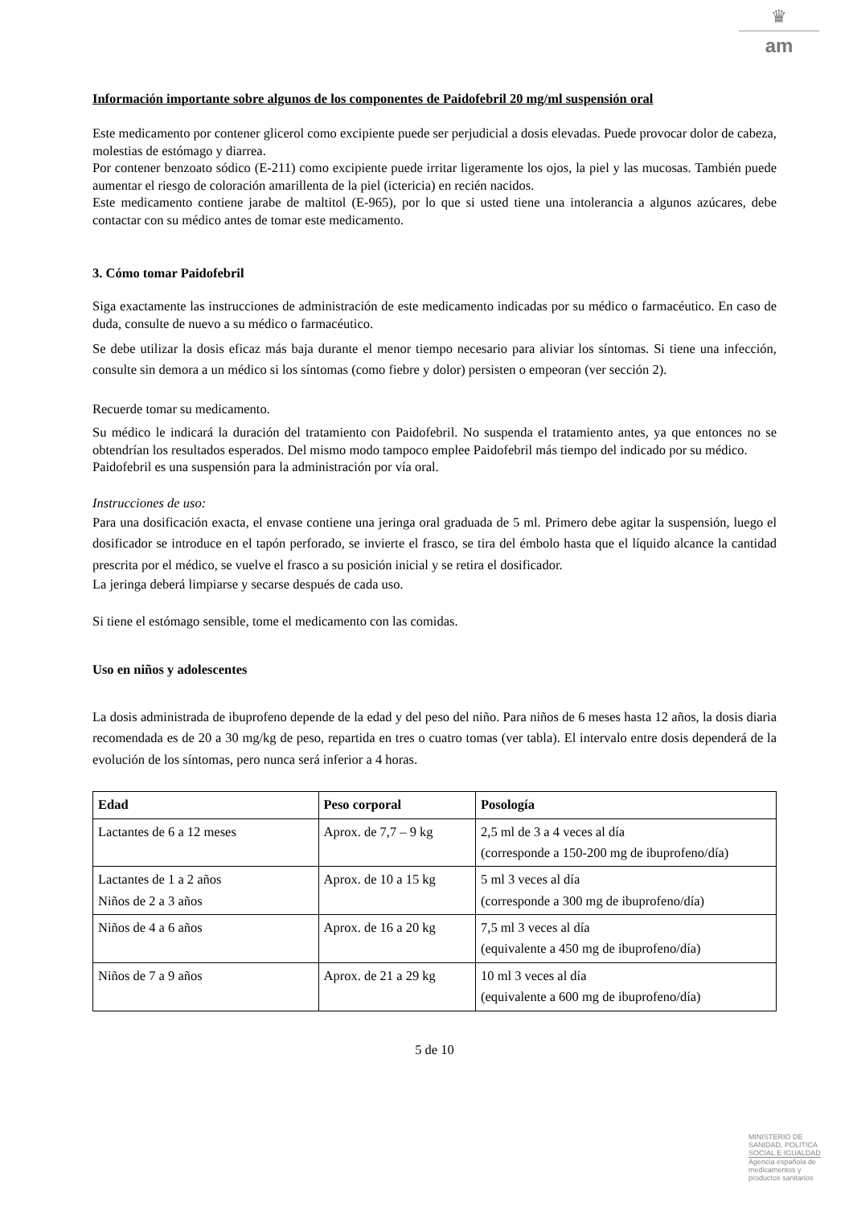♛
am
Información importante sobre algunos de los componentes de Paidofebril 20 mg/ml suspensión oral
Este medicamento por contener glicerol como excipiente puede ser perjudicial a dosis elevadas. Puede provocar dolor de cabeza, molestias de estómago y diarrea.
Por contener benzoato sódico (E-211) como excipiente puede irritar ligeramente los ojos, la piel y las mucosas. También puede aumentar el riesgo de coloración amarillenta de la piel (ictericia) en recién nacidos.
Este medicamento contiene jarabe de maltitol (E-965), por lo que si usted tiene una intolerancia a algunos azúcares, debe contactar con su médico antes de tomar este medicamento.
3. Cómo tomar Paidofebril
Siga exactamente las instrucciones de administración de este medicamento indicadas por su médico o farmacéutico. En caso de duda, consulte de nuevo a su médico o farmacéutico.
Se debe utilizar la dosis eficaz más baja durante el menor tiempo necesario para aliviar los síntomas. Si tiene una infección, consulte sin demora a un médico si los síntomas (como fiebre y dolor) persisten o empeoran (ver sección 2).
Recuerde tomar su medicamento.
Su médico le indicará la duración del tratamiento con Paidofebril. No suspenda el tratamiento antes, ya que entonces no se obtendrían los resultados esperados. Del mismo modo tampoco emplee Paidofebril más tiempo del indicado por su médico.
Paidofebril es una suspensión para la administración por vía oral.
Instrucciones de uso:
Para una dosificación exacta, el envase contiene una jeringa oral graduada de 5 ml. Primero debe agitar la suspensión, luego el dosificador se introduce en el tapón perforado, se invierte el frasco, se tira del émbolo hasta que el líquido alcance la cantidad prescrita por el médico, se vuelve el frasco a su posición inicial y se retira el dosificador.
La jeringa deberá limpiarse y secarse después de cada uso.
Si tiene el estómago sensible, tome el medicamento con las comidas.
Uso en niños y adolescentes
La dosis administrada de ibuprofeno depende de la edad y del peso del niño. Para niños de 6 meses hasta 12 años, la dosis diaria recomendada es de 20 a 30 mg/kg de peso, repartida en tres o cuatro tomas (ver tabla). El intervalo entre dosis dependerá de la evolución de los síntomas, pero nunca será inferior a 4 horas.
| Edad | Peso corporal | Posología |
| --- | --- | --- |
| Lactantes de 6 a 12 meses | Aprox. de 7,7 – 9 kg | 2,5 ml de 3 a 4 veces al día (corresponde a 150-200 mg de ibuprofeno/día) |
| Lactantes de 1 a 2 años Niños de 2 a 3 años | Aprox. de 10 a 15 kg | 5 ml 3 veces al día (corresponde a 300 mg de ibuprofeno/día) |
| Niños de 4 a 6 años | Aprox. de 16 a 20 kg | 7,5 ml 3 veces al día (equivalente a 450 mg de ibuprofeno/día) |
| Niños de 7 a 9 años | Aprox. de 21 a 29 kg | 10 ml 3 veces al día (equivalente a 600 mg de ibuprofeno/día) |
5 de 10
MINISTERIO DE
SANIDAD, POLITICA
SOCIAL E IGUALDAD
Agencia española de
medicamentos y
productos sanitarios